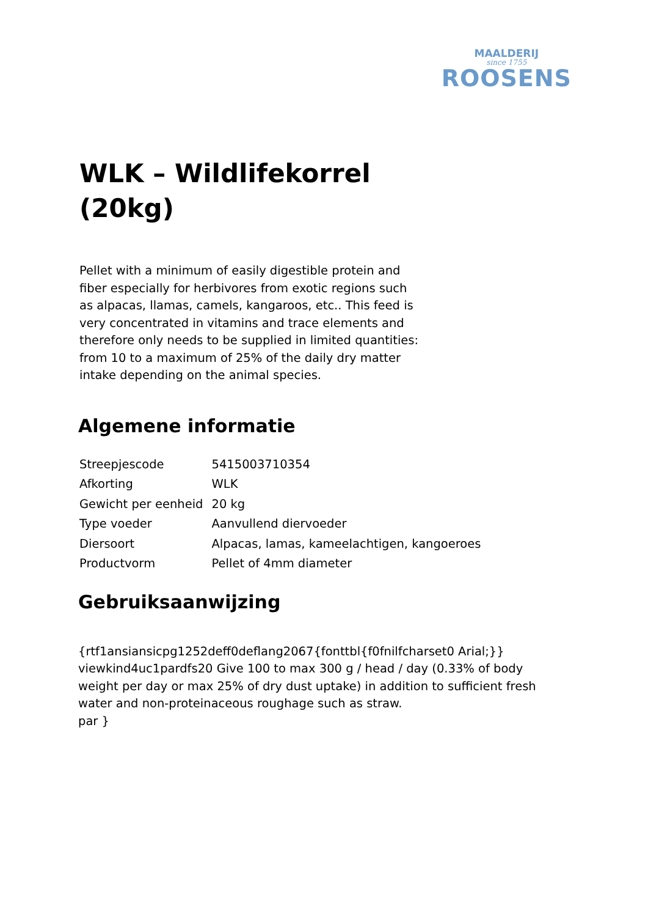MAALDERIJ
since 1755
ROOSENS
WLK – Wildlifekorrel (20kg)
Pellet with a minimum of easily digestible protein and fiber especially for herbivores from exotic regions such as alpacas, llamas, camels, kangaroos, etc.. This feed is very concentrated in vitamins and trace elements and therefore only needs to be supplied in limited quantities: from 10 to a maximum of 25% of the daily dry matter intake depending on the animal species.
Algemene informatie
| Streepjescode | 5415003710354 |
| Afkorting | WLK |
| Gewicht per eenheid | 20 kg |
| Type voeder | Aanvullend diervoeder |
| Diersoort | Alpacas, lamas, kameelachtigen, kangoeroes |
| Productvorm | Pellet of 4mm diameter |
Gebruiksaanwijzing
{rtf1ansiansicpg1252deff0deflang2067{fonttbl{f0fnilfcharset0 Arial;}}
viewkind4uc1pardfs20 Give 100 to max 300 g / head / day (0.33% of body weight per day or max 25% of dry dust uptake) in addition to sufficient fresh water and non-proteinaceous roughage such as straw.
par }